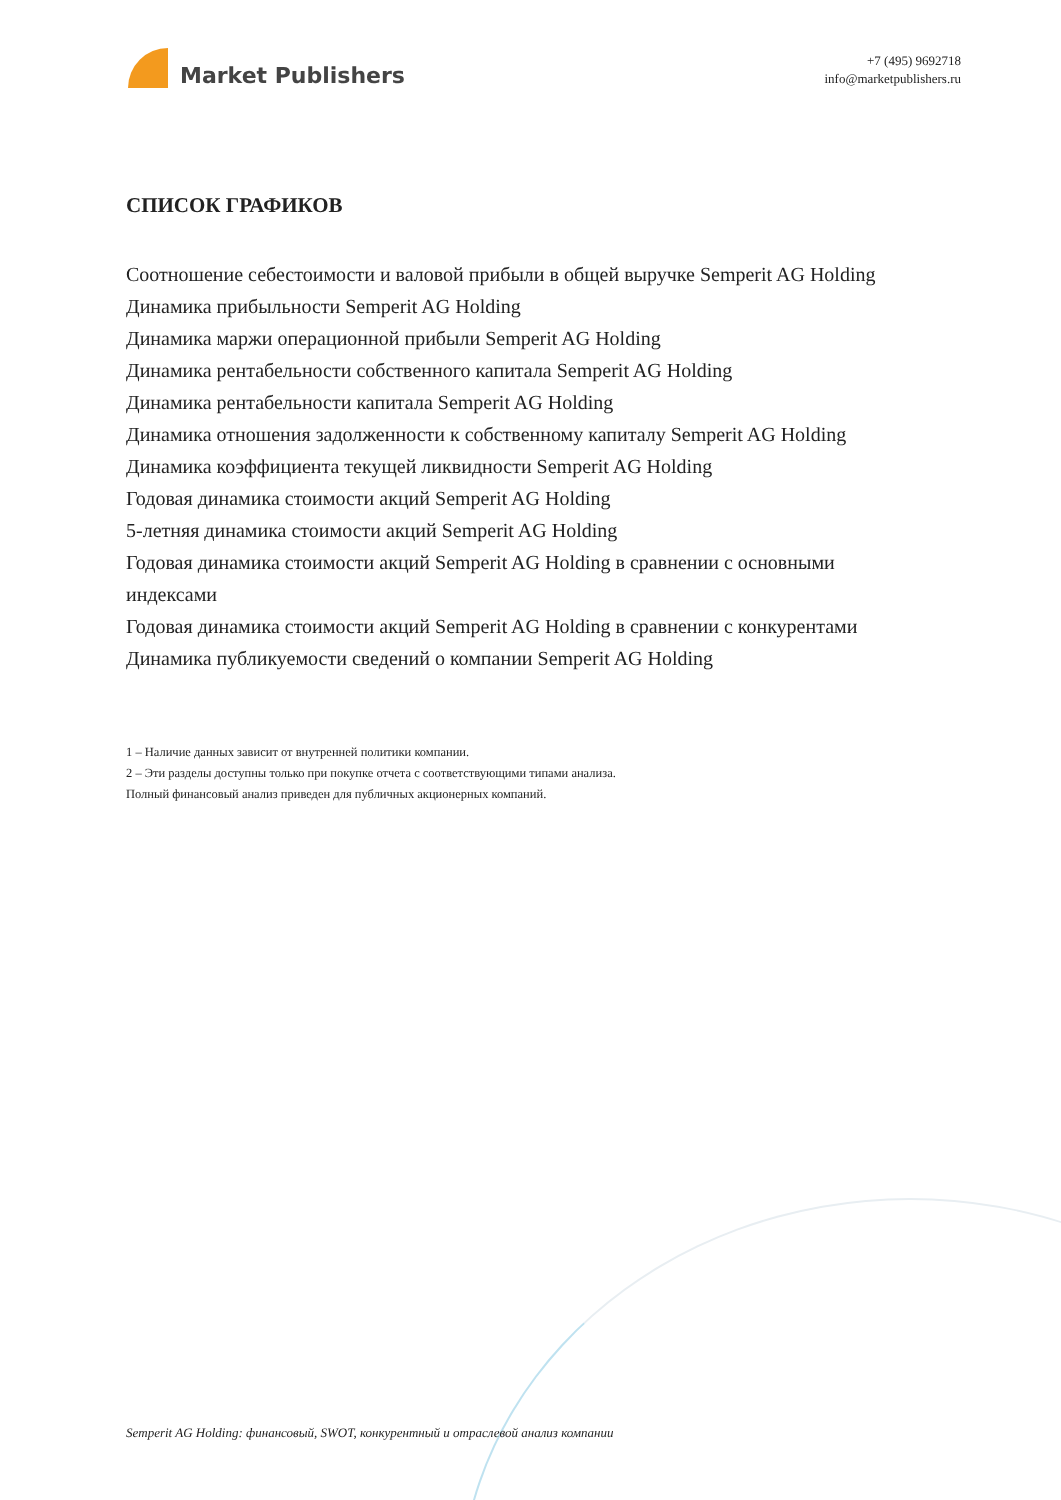Market Publishers
+7 (495) 9692718
info@marketpublishers.ru
СПИСОК ГРАФИКОВ
Соотношение себестоимости и валовой прибыли в общей выручке Semperit AG Holding
Динамика прибыльности Semperit AG Holding
Динамика маржи операционной прибыли Semperit AG Holding
Динамика рентабельности собственного капитала Semperit AG Holding
Динамика рентабельности капитала Semperit AG Holding
Динамика отношения задолженности к собственному капиталу Semperit AG Holding
Динамика коэффициента текущей ликвидности Semperit AG Holding
Годовая динамика стоимости акций Semperit AG Holding
5-летняя динамика стоимости акций Semperit AG Holding
Годовая динамика стоимости акций Semperit AG Holding в сравнении с основными индексами
Годовая динамика стоимости акций Semperit AG Holding в сравнении с конкурентами
Динамика публикуемости сведений о компании Semperit AG Holding
1 – Наличие данных зависит от внутренней политики компании.
2 – Эти разделы доступны только при покупке отчета с соответствующими типами анализа.
Полный финансовый анализ приведен для публичных акционерных компаний.
Semperit AG Holding: финансовый, SWOT, конкурентный и отраслевой анализ компании